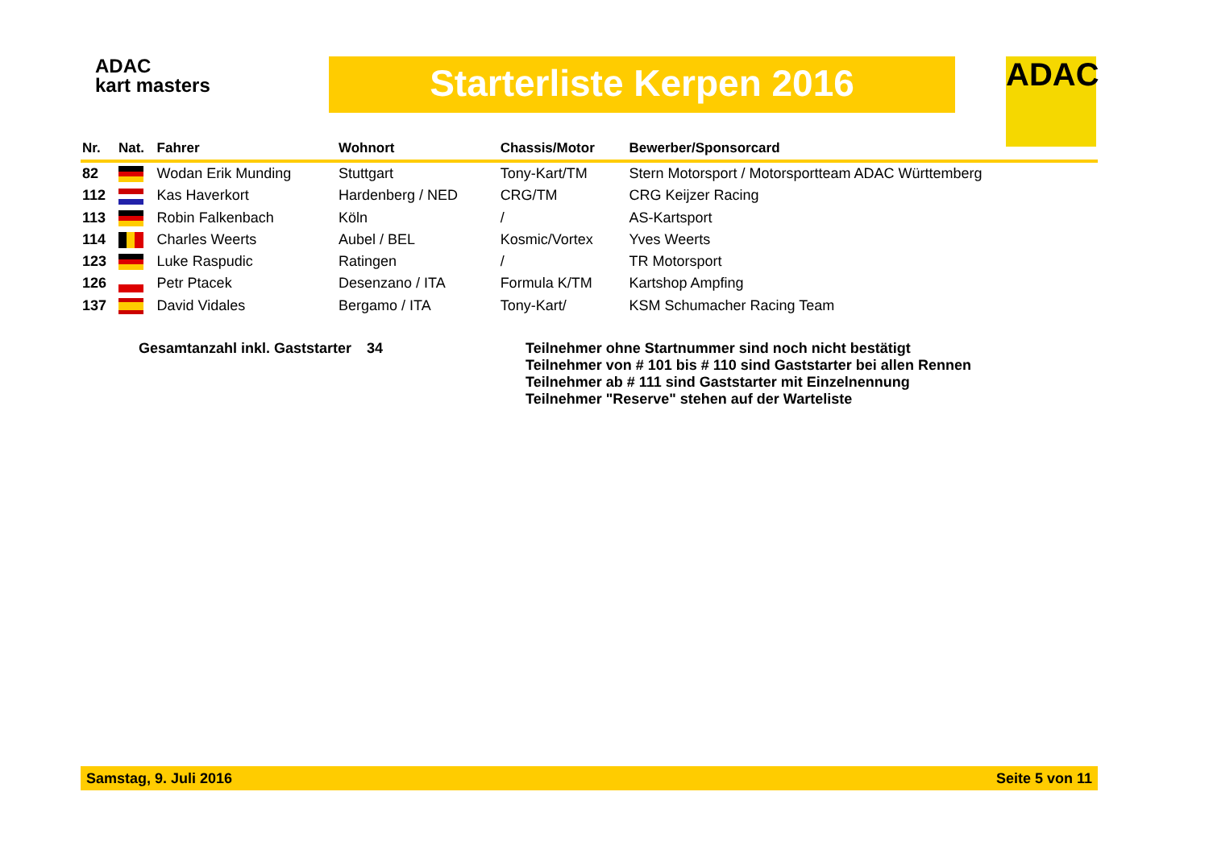ADAC
kart masters
Starterliste Kerpen 2016 ADAC
| Nr. | Nat. | Fahrer | Wohnort | Chassis/Motor | Bewerber/Sponsorcard |
| --- | --- | --- | --- | --- | --- |
| 82 | | Wodan Erik Munding | Stuttgart | Tony-Kart/TM | Stern Motorsport / Motorsportteam ADAC Württemberg |
| 112 | | Kas Haverkort | Hardenberg / NED | CRG/TM | CRG Keijzer Racing |
| 113 | | Robin Falkenbach | Köln | / | AS-Kartsport |
| 114 | | Charles Weerts | Aubel / BEL | Kosmic/Vortex | Yves Weerts |
| 123 | | Luke Raspudic | Ratingen | / | TR Motorsport |
| 126 | | Petr Ptacek | Desenzano / ITA | Formula K/TM | Kartshop Ampfing |
| 137 | | David Vidales | Bergamo / ITA | Tony-Kart/ | KSM Schumacher Racing Team |
Gesamtanzahl inkl. Gaststarter
34 Teilnehmer ohne Startnummer sind noch nicht bestätigt
Teilnehmer von # 101 bis # 110 sind Gaststarter bei allen Rennen
Teilnehmer ab # 111 sind Gaststarter mit Einzelnennung
Teilnehmer "Reserve" stehen auf der Warteliste
Samstag, 9. Juli 2016 Seite 5 von 11